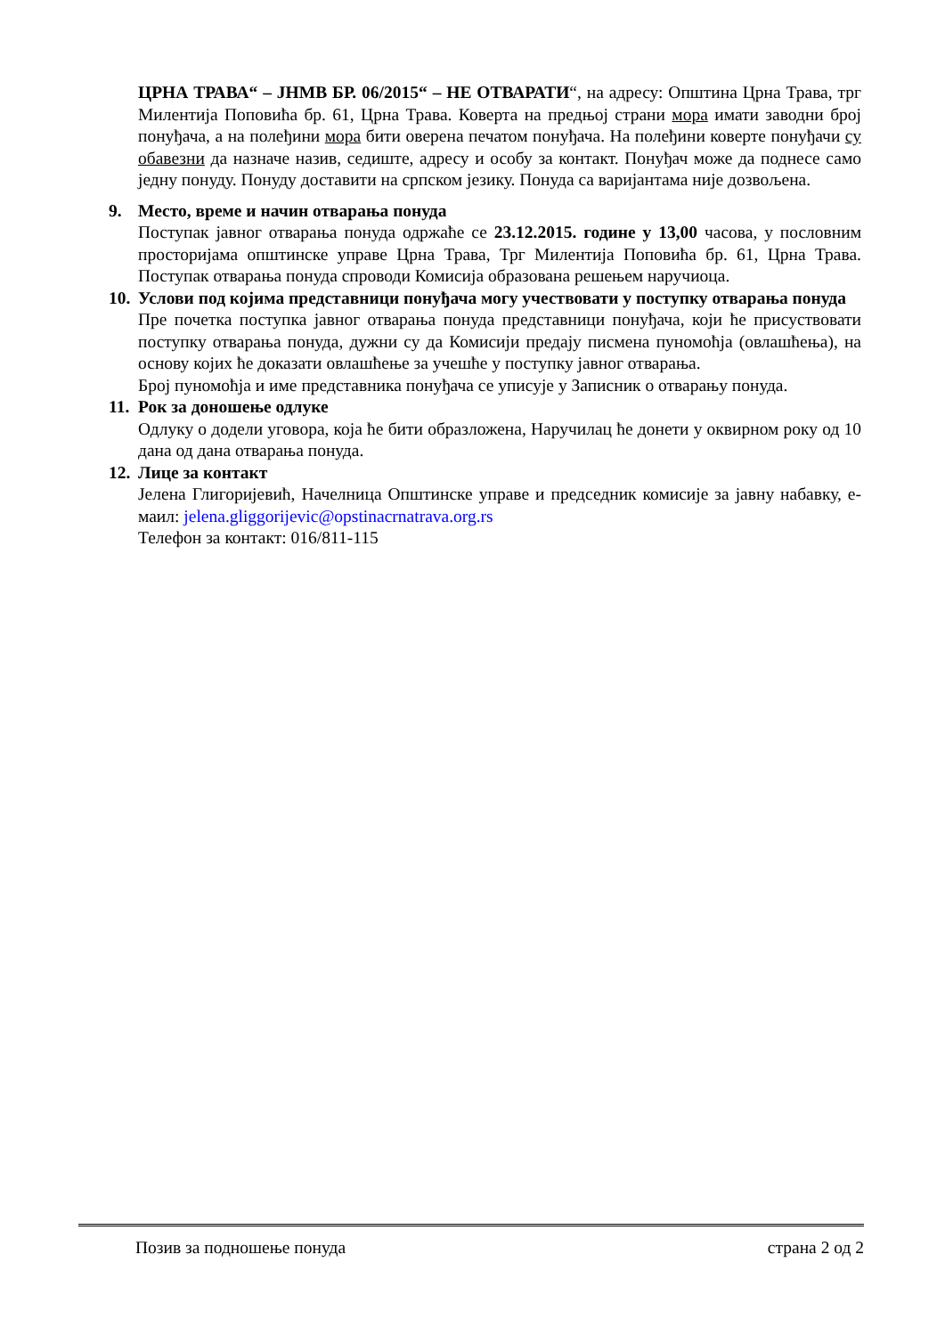ЦРНА ТРАВА“ – ЈНМВ БР. 06/2015“ – НЕ ОТВАРАТИ“, на адресу: Општина Црна Трава, трг Милентија Поповића бр. 61, Црна Трава. Коверта на предњој страни мора имати заводни број понуђача, а на полеђини мора бити оверена печатом понуђача. На полеђини коверте понуђачи су обавезни да назначе назив, седиште, адресу и особу за контакт. Понуђач може да поднесе само једну понуду. Понуду доставити на српском језику. Понуда са варијантама није дозвољена.
9. Место, време и начин отварања понуда
Поступак јавног отварања понуда одржаће се 23.12.2015. године у 13,00 часова, у пословним просторијама општинске управе Црна Трава, Трг Милентија Поповића бр. 61, Црна Трава. Поступак отварања понуда спроводи Комисија образована решењем наручиоца.
10.
Услови под којима представници понуђача могу учествовати у поступку отварања понуда
Пре почетка поступка јавног отварања понуда представници понуђача, који ће присуствовати поступку отварања понуда, дужни су да Комисији предају писмена пуномоћја (овлашћења), на основу којих ће доказати овлашћење за учешће у поступку јавног отварања.
Број пуномоћја и име представника понуђача се уписује у Записник о отварању понуда.
11.
Рок за доношење одлуке
Одлуку о додели уговора, која ће бити образложена, Наручилац ће донети у оквирном року од 10 дана од дана отварања понуда.
12.
Лице за контакт
Јелена Глигоријевић, Начелница Општинске управе и председник комисије за јавну набавку, е-маил: jelena.gliggorijevic@opstinacrnatrava.org.rs
Телефон за контакт: 016/811-115
Позив за подношење понуда страна 2 од 2